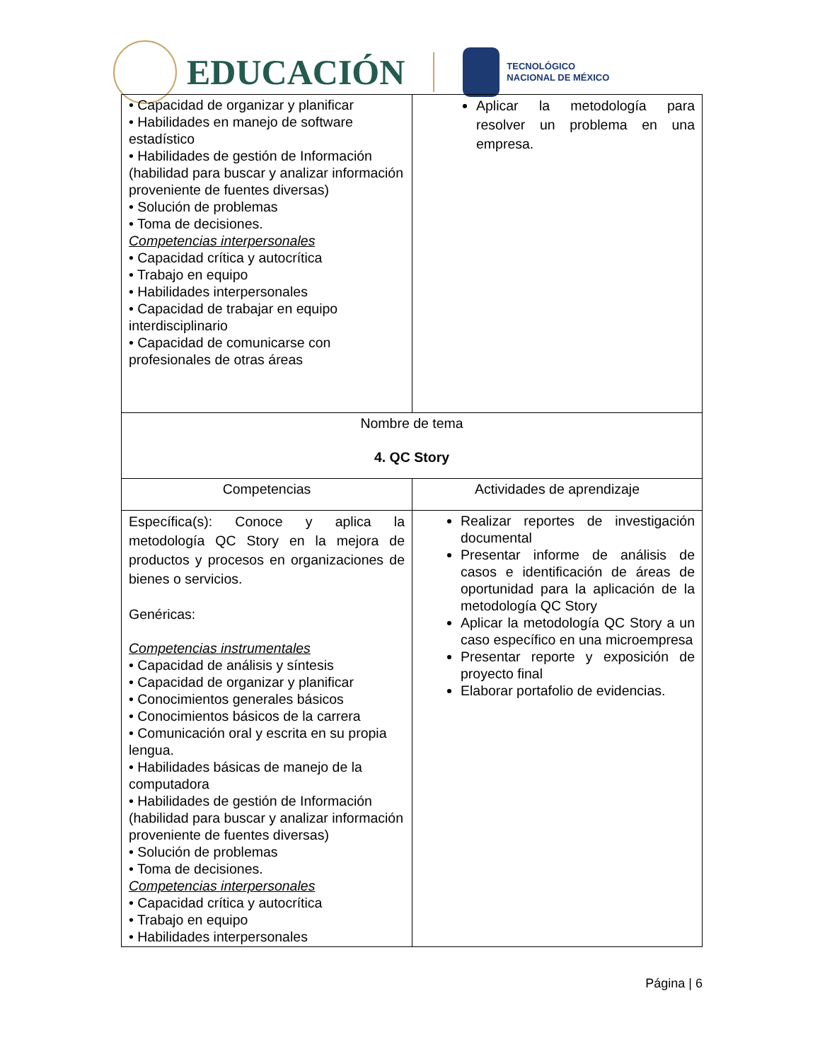EDUCACIÓN
TECNOLÓGICO
NACIONAL DE MÉXICO
| • Capacidad de organizar y planificar • Habilidades en manejo de software estadístico • Habilidades de gestión de Información (habilidad para buscar y analizar información proveniente de fuentes diversas) • Solución de problemas • Toma de decisiones. Competencias interpersonales • Capacidad crítica y autocrítica • Trabajo en equipo • Habilidades interpersonales • Capacidad de trabajar en equipo interdisciplinario • Capacidad de comunicarse con profesionales de otras áreas | Aplicar la metodología para resolver un problema en una empresa. |
| Nombre de tema 4. QC Story | |
| Competencias | Actividades de aprendizaje |
| Específica(s): Conoce y aplica la metodología QC Story en la mejora de productos y procesos en organizaciones de bienes o servicios. Genéricas: Competencias instrumentales • Capacidad de análisis y síntesis • Capacidad de organizar y planificar • Conocimientos generales básicos • Conocimientos básicos de la carrera • Comunicación oral y escrita en su propia lengua. • Habilidades básicas de manejo de la computadora • Habilidades de gestión de Información (habilidad para buscar y analizar información proveniente de fuentes diversas) • Solución de problemas • Toma de decisiones. Competencias interpersonales • Capacidad crítica y autocrítica • Trabajo en equipo • Habilidades interpersonales | Realizar reportes de investigación documental Presentar informe de análisis de casos e identificación de áreas de oportunidad para la aplicación de la metodología QC Story Aplicar la metodología QC Story a un caso específico en una microempresa Presentar reporte y exposición de proyecto final Elaborar portafolio de evidencias. |
Página | 6